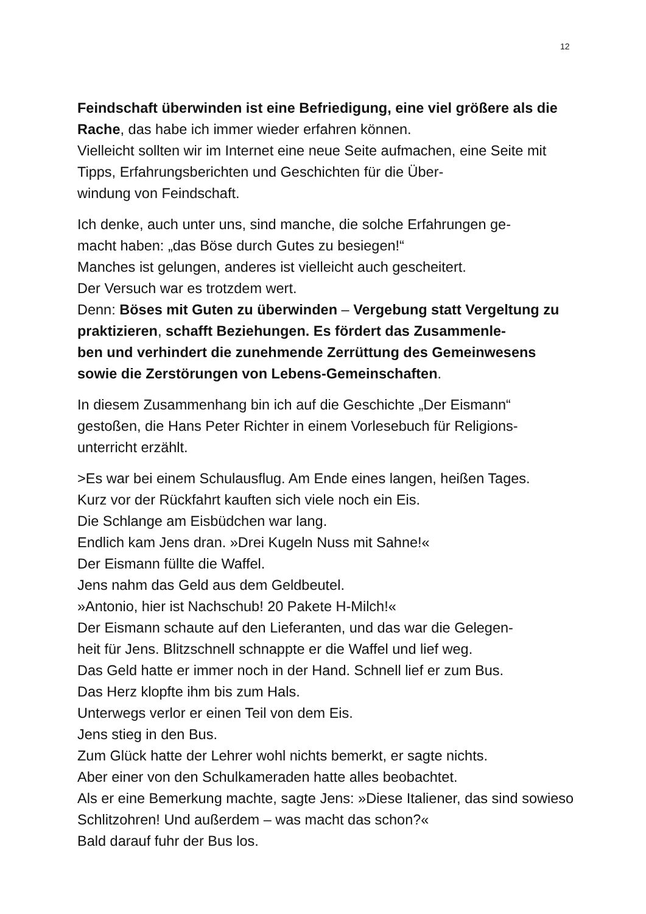12
Feindschaft überwinden ist eine Befriedigung, eine viel größere als die Rache, das habe ich immer wieder erfahren können.
Vielleicht sollten wir im Internet eine neue Seite aufmachen, eine Seite mit Tipps, Erfahrungsberichten und Geschichten für die Über-
windung von Feindschaft.
Ich denke, auch unter uns, sind manche, die solche Erfahrungen ge-
macht haben: „das Böse durch Gutes zu besiegen!“
Manches ist gelungen, anderes ist vielleicht auch gescheitert.
Der Versuch war es trotzdem wert.
Denn: Böses mit Guten zu überwinden – Vergebung statt Vergeltung zu praktizieren, schafft Beziehungen. Es fördert das Zusammenle-
ben und verhindert die zunehmende Zerrüttung des Gemeinwesens sowie die Zerstörungen von Lebens-Gemeinschaften.
In diesem Zusammenhang bin ich auf die Geschichte „Der Eismann“ gestoßen, die Hans Peter Richter in einem Vorlesebuch für Religions-
unterricht erzählt.
>Es war bei einem Schulausflug. Am Ende eines langen, heißen Tages.
Kurz vor der Rückfahrt kauften sich viele noch ein Eis.
Die Schlange am Eisbüdchen war lang.
Endlich kam Jens dran. »Drei Kugeln Nuss mit Sahne!«
Der Eismann füllte die Waffel.
Jens nahm das Geld aus dem Geldbeutel.
»Antonio, hier ist Nachschub! 20 Pakete H-Milch!«
Der Eismann schaute auf den Lieferanten, und das war die Gelegen-
heit für Jens. Blitzschnell schnappte er die Waffel und lief weg.
Das Geld hatte er immer noch in der Hand. Schnell lief er zum Bus.
Das Herz klopfte ihm bis zum Hals.
Unterwegs verlor er einen Teil von dem Eis.
Jens stieg in den Bus.
Zum Glück hatte der Lehrer wohl nichts bemerkt, er sagte nichts.
Aber einer von den Schulkameraden hatte alles beobachtet.
Als er eine Bemerkung machte, sagte Jens: »Diese Italiener, das sind sowieso Schlitzohren! Und außerdem – was macht das schon?«
Bald darauf fuhr der Bus los.